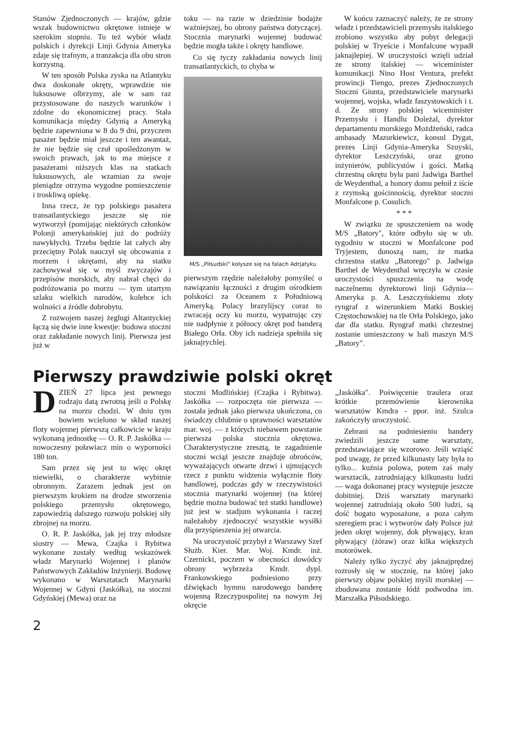Stanów Zjednoczonych — krajów, gdzie wszak budownictwo okrętowe istnieje w szerokim stopniu. To też wybór władz polskich i dyrekcji Linji Gdynia Ameryka zdaje się trafnym, a tranzakcja dla obu stron korzystną.
W ten sposób Polska zyska na Atlantyku dwa doskonałe okręty, wprawdzie nie luksusowe olbrzymy, ale w sam raz przystosowane do naszych warunków i zdolne do ekonomicznej pracy. Stała komunikacja między Gdynią a Ameryką będzie zapewniona w 8 do 9 dni, przyczem pasażer będzie miał jeszcze i ten awantaż, że nie będzie się czuł upośledzonym w swoich prawach, jak to ma miejsce z pasażerami niższych klas na statkach luksusowych, ale wzamian za swoje pieniądze otrzyma wygodne pomieszczenie i troskliwą opiekę.
Inna rzecz, że typ polskiego pasażera transatlantyckiego jeszcze się nie wytworzył (pomijając niektórych członków Polonji amerykańskiej już do podróży nawykłych). Trzeba będzie lat całych aby przeciętny Polak nauczył się obcowania z morzem i okrętami, aby na statku zachowywał się w myśl zwyczajów i przepisów morskich, aby nabrał chęci do podróżowania po morzu — tym utartym szlaku wielkich narodów, kolebce ich wolności a źródle dobrobytu.
Z rozwojem naszej żeglugi Altantyckiej łączą się dwie inne kwestje: budowa stoczni oraz zakładanie nowych linij. Pierwsza jest już w
toku — na razie w dziedzinie bodajże ważniejszej, bo obrony państwa dotyczącej. Stocznia marynarki wojennej budować będzie mogła także i okręty handlowe.
Co się tyczy zakładania nowych linij transatlantyckich, to chyba w
M/S „Piłsudski" kołysze się na falach Adrjatyku
pierwszym rzędzie należałoby pomyśleć o nawiązaniu łączności z drugim ośrodkiem polskości za Oceanem z Południową Ameryką. Polacy brazylijscy coraz to zwracają oczy ku morzu, wypatrując czy nie nadpłynie z północy okręt pod banderą Białego Orła. Oby ich nadzieja spełniła się jaknajrychlej.
W końcu zaznaczyć należy, że ze strony władz i przedstawicieli przemysłu italskiego zrobiono wszystko aby pobyt delegacji polskiej w Tryeście i Monfalcone wypadł jaknajlepiej. W uroczystości wzięli udział ze strony italskiej — wiceminister komunikacji Nino Host Ventura, prefekt prowincji Tiengo, prezes Zjednoczonych Stoczni Giunta, przedstawiciele marynarki wojennej, wojska, władz faszystowskich i t. d. Ze strony polskiej wiceminister Przemysłu i Handlu Doleżal, dyrektor departamentu morskiego Możdżeński, radca ambasady Mazurkiewicz, konsul Dygat, prezes Linji Gdynia-Ameryka Szuyski, dyrektor Leszczyński, oraz grono inżynierów, publicystów i gości. Matką chrzestną okrętu była pani Jadwiga Barthel de Weydenthal, a honory domu pełnił z iście z rzymską gościnnością, dyrektor stoczni Monfalcone p. Cosulich.
* * *
W związku ze spuszczeniem na wodę M/S „Batory", które odbyło się w ub. tygodniu w stoczni w Monfalcone pod Tryjestem, donoszą nam, że matka chrzestna statku „Batorego" p. Jadwiga Barthel de Weydenthal wręczyła w czasie uroczystości spuszczenia na wodę naczelnemu dyrektorowi linji Gdynia—Ameryka p. A. Leszczyńskiemu złoty ryngraf z wizerunkiem Matki Boskiej Częstochowskiej na tle Orła Polskiego, jako dar dla statku. Ryngraf matki chrzestnej zostanie umieszczony w hali maszyn M/S „Batory".
Pierwszy prawdziwie polski okręt
DZIEŃ 27 lipca jest pewnego rodzaju datą zwrotną jeśli o Polskę na morzu chodzi. W dniu tym bowiem wcielono w skład naszej floty wojennej pierwszą całkowicie w kraju wykonaną jednostkę — O. R. P. Jaskółka — nowoczesny poławiacz min o wyporności 180 ton.
Sam przez się jest to więc okręt niewielki, o charakterze wybitnie obronnym. Zarazem jednak jest on pierwszym krokiem na drodze stworzenia polskiego przemysłu okrętowego, zapowiedzią dalszego rozwoju polskiej siły zbrojnej na morzu.
O. R. P. Jaskółka, jak jej trzy młodsze siostry — Mewa, Czajka i Rybitwa wykonane zostały według wskazówek władz Marynarki Wojennej i planów Państwowych Zakładów Inżynierji. Budowę wykonano w Warsztatach Marynarki Wojennej w Gdyni (Jaskółka), na stoczni Gdyńskiej (Mewa) oraz na
stoczni Modlińskiej (Czajka i Rybitwa). Jaskółka — rozpoczęta nie pierwsza — została jednak jako pierwsza ukończona, co świadczy chlubnie o sprawności warsztatów mar. woj. — z których niebawem powstanie pierwsza polska stocznia okrętowa. Charakterystyczne zresztą, te zagadnienie stoczni wciąż jeszcze znajduje obrońców, wyważających otwarte drzwi i ujmujących rzecz z punktu widzenia wyłącznie floty handlowej, podczas gdy w rzeczywistości stocznia marynarki wojennej (na której będzie można budować też statki handlowe) już jest w stadjum wykonania i raczej należałoby zjednoczyć wszystkie wysiłki dla przyśpieszenia jej otwarcia.
Na uroczystość przybył z Warszawy Szef Służb. Kier. Mar. Woj. Kmdr. inż. Czernicki, poczem w obecności dowódcy obrony wybrzeża Kmdr. dypl. Frankowskiego podniesiono przy dźwiękach hymnu narodowego banderę wojenną Rzeczypospolitej na nowym Jej okręcie
„Jaskółka". Poświęcenie traulera oraz krótkie przemówienie kierownika warsztatów Kmdra - ppor. inż. Szulca zakończyły uroczystość.
Zebrani na podniesieniu bandery zwiedzili jeszcze same warsztaty, przedstawiające się wzorowo. Jeśli wziąść pod uwagę, że przed kilkunasty laty była to tylko... kuźnia polowa, potem zaś mały warsztacik, zatrudniający kilkunastu ludzi — waga dokonanej pracy występuje jeszcze dobitniej. Dziś warsztaty marynarki wojennej zatrudniają około 500 ludzi, są dość bogato wyposażone, a poza całym szeregiem prac i wytworów dały Polsce już jeden okręt wojenny, dok pływający, kran pływający (żóraw) oraz kilka większych motorówek.
Należy tylko życzyć aby jaknajprędzej rozrosły się w stocznię, na której jako pierwszy objaw polskiej myśli morskiej — zbudowana zostanie łódź podwodna im. Marszałka Piłsudskiego.
2